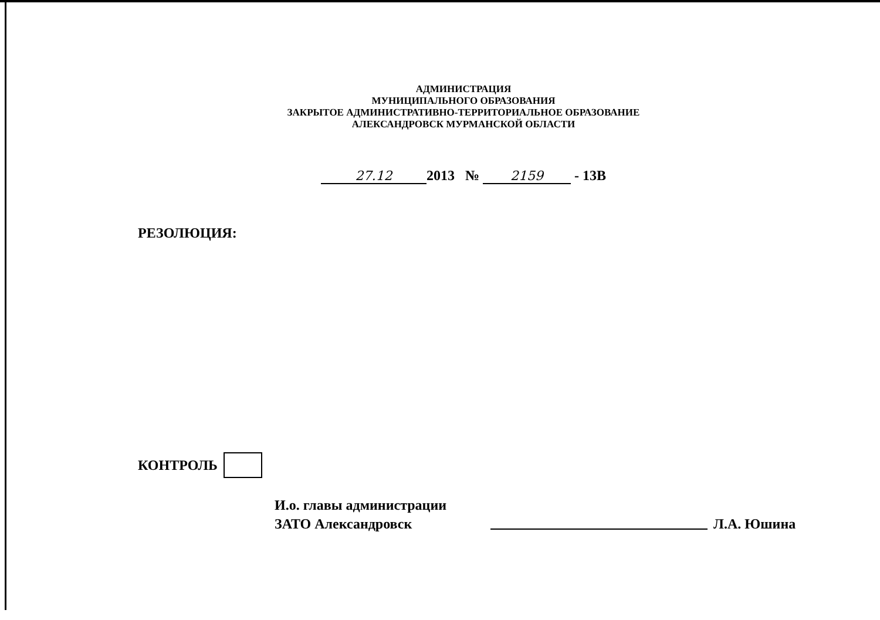АДМИНИСТРАЦИЯ
МУНИЦИПАЛЬНОГО ОБРАЗОВАНИЯ
ЗАКРЫТОЕ АДМИНИСТРАТИВНО-ТЕРРИТОРИАЛЬНОЕ ОБРАЗОВАНИЕ
АЛЕКСАНДРОВСК МУРМАНСКОЙ ОБЛАСТИ
27.12 2013 № 2159 - 13В
РЕЗОЛЮЦИЯ:
КОНТРОЛЬ
И.о. главы администрации
ЗАТО Александровск
Л.А. Юшина